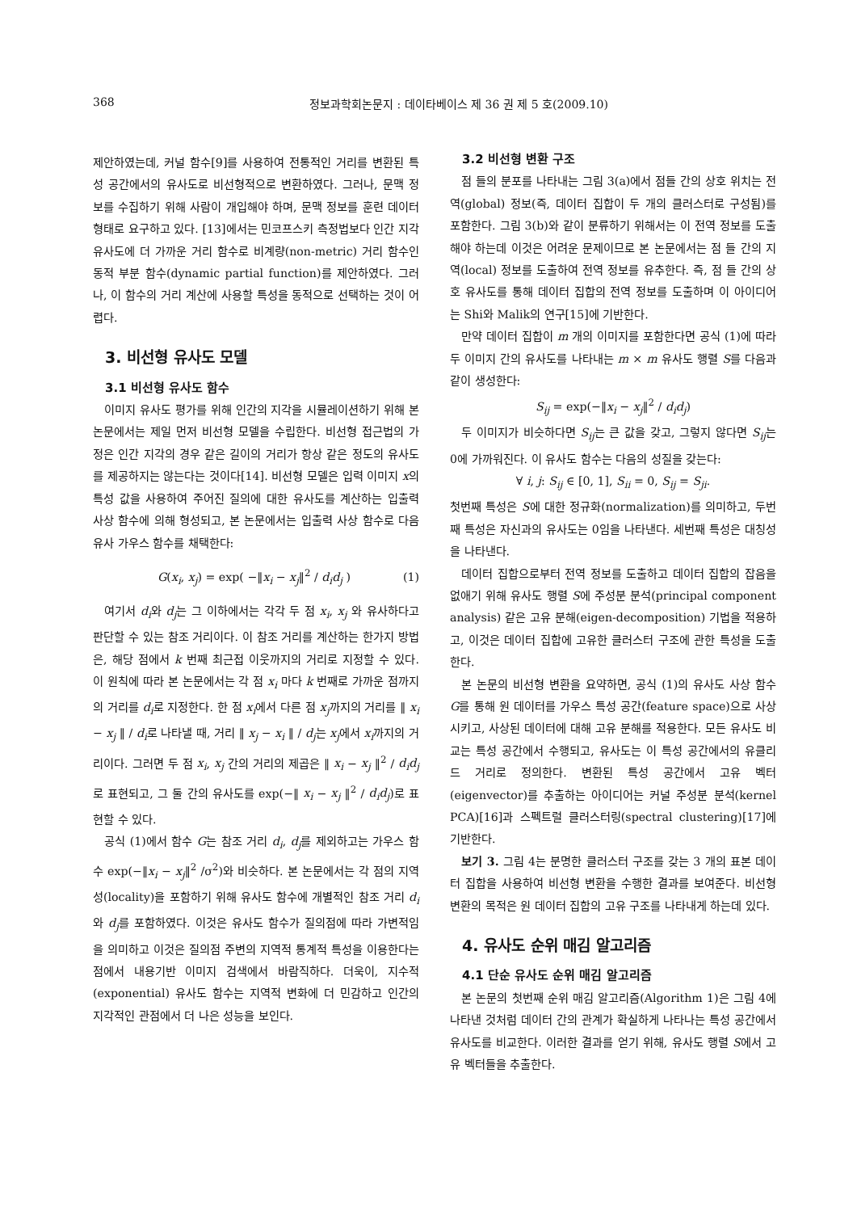368 정보과학회논문지 : 데이타베이스 제 36 권 제 5 호(2009.10)
제안하였는데, 커널 함수[9]를 사용하여 전통적인 거리를 변환된 특성 공간에서의 유사도로 비선형적으로 변환하였다. 그러나, 문맥 정보를 수집하기 위해 사람이 개입해야 하며, 문맥 정보를 훈련 데이터 형태로 요구하고 있다. [13]에서는 민코프스키 측정법보다 인간 지각 유사도에 더 가까운 거리 함수로 비계량(non-metric) 거리 함수인 동적 부분 함수(dynamic partial function)를 제안하였다. 그러나, 이 함수의 거리 계산에 사용할 특성을 동적으로 선택하는 것이 어렵다.
3. 비선형 유사도 모델
3.1 비선형 유사도 함수
이미지 유사도 평가를 위해 인간의 지각을 시뮬레이션하기 위해 본 논문에서는 제일 먼저 비선형 모델을 수립한다. 비선형 접근법의 가정은 인간 지각의 경우 같은 길이의 거리가 항상 같은 정도의 유사도를 제공하지는 않는다는 것이다[14]. 비선형 모델은 입력 이미지 x의 특성 값을 사용하여 주어진 질의에 대한 유사도를 계산하는 입출력 사상 함수에 의해 형성되고, 본 논문에서는 입출력 사상 함수로 다음 유사 가우스 함수를 채택한다:
G(x<sub>i</sub>, x<sub>j</sub>) = exp( −‖x<sub>i</sub> − x<sub>j</sub>‖<sup>2</sup> / d<sub>i</sub>d<sub>j</sub> ) (1)
여기서 d<sub>i</sub>와 d<sub>j</sub>는 그 이하에서는 각각 두 점 x<sub>i</sub>, x<sub>j</sub> 와 유사하다고 판단할 수 있는 참조 거리이다. 이 참조 거리를 계산하는 한가지 방법은, 해당 점에서 k 번째 최근접 이웃까지의 거리로 지정할 수 있다. 이 원칙에 따라 본 논문에서는 각 점 x<sub>i</sub> 마다 k 번째로 가까운 점까지의 거리를 d<sub>i</sub>로 지정한다. 한 점 x<sub>i</sub>에서 다른 점 x<sub>j</sub>까지의 거리를 ‖ x<sub>i</sub> − x<sub>j</sub> ‖ / d<sub>i</sub>로 나타낼 때, 거리 ‖ x<sub>j</sub> − x<sub>i</sub> ‖ / d<sub>j</sub>는 x<sub>j</sub>에서 x<sub>i</sub>까지의 거리이다. 그러면 두 점 x<sub>i</sub>, x<sub>j</sub> 간의 거리의 제곱은 ‖ x<sub>i</sub> − x<sub>j</sub> ‖<sup>2</sup> / d<sub>i</sub>d<sub>j</sub>로 표현되고, 그 둘 간의 유사도를 exp(−‖ x<sub>i</sub> − x<sub>j</sub> ‖<sup>2</sup> / d<sub>i</sub>d<sub>j</sub>)로 표현할 수 있다.
공식 (1)에서 함수 G는 참조 거리 d<sub>i</sub>, d<sub>j</sub>를 제외하고는 가우스 함수 exp(−‖x<sub>i</sub> − x<sub>j</sub>‖<sup>2</sup> /σ<sup>2</sup>)와 비슷하다. 본 논문에서는 각 점의 지역성(locality)을 포함하기 위해 유사도 함수에 개별적인 참조 거리 d<sub>i</sub>와 d<sub>j</sub>를 포함하였다. 이것은 유사도 함수가 질의점에 따라 가변적임을 의미하고 이것은 질의점 주변의 지역적 통계적 특성을 이용한다는 점에서 내용기반 이미지 검색에서 바람직하다. 더욱이, 지수적(exponential) 유사도 함수는 지역적 변화에 더 민감하고 인간의 지각적인 관점에서 더 나은 성능을 보인다.
3.2 비선형 변환 구조
점 들의 분포를 나타내는 그림 3(a)에서 점들 간의 상호 위치는 전역(global) 정보(즉, 데이터 집합이 두 개의 클러스터로 구성됨)를 포함한다. 그림 3(b)와 같이 분류하기 위해서는 이 전역 정보를 도출해야 하는데 이것은 어려운 문제이므로 본 논문에서는 점 들 간의 지역(local) 정보를 도출하여 전역 정보를 유추한다. 즉, 점 들 간의 상호 유사도를 통해 데이터 집합의 전역 정보를 도출하며 이 아이디어는 Shi와 Malik의 연구[15]에 기반한다.
만약 데이터 집합이 m 개의 이미지를 포함한다면 공식 (1)에 따라 두 이미지 간의 유사도를 나타내는 m × m 유사도 행렬 S를 다음과 같이 생성한다:
S<sub>ij</sub> = exp(−‖x<sub>i</sub> − x<sub>j</sub>‖<sup>2</sup> / d<sub>i</sub>d<sub>j</sub>)
두 이미지가 비슷하다면 S<sub>ij</sub>는 큰 값을 갖고, 그렇지 않다면 S<sub>ij</sub>는 0에 가까워진다. 이 유사도 함수는 다음의 성질을 갖는다:
∀ i, j: S<sub>ij</sub> ∈ [0, 1], S<sub>ii</sub> = 0, S<sub>ij</sub> = S<sub>ji</sub>.
첫번째 특성은 S에 대한 정규화(normalization)를 의미하고, 두번째 특성은 자신과의 유사도는 0임을 나타낸다. 세번째 특성은 대칭성을 나타낸다.
데이터 집합으로부터 전역 정보를 도출하고 데이터 집합의 잡음을 없애기 위해 유사도 행렬 S에 주성분 분석(principal component analysis) 같은 고유 분해(eigen-decomposition) 기법을 적용하고, 이것은 데이터 집합에 고유한 클러스터 구조에 관한 특성을 도출한다.
본 논문의 비선형 변환을 요약하면, 공식 (1)의 유사도 사상 함수 G를 통해 원 데이터를 가우스 특성 공간(feature space)으로 사상시키고, 사상된 데이터에 대해 고유 분해를 적용한다. 모든 유사도 비교는 특성 공간에서 수행되고, 유사도는 이 특성 공간에서의 유클리드 거리로 정의한다. 변환된 특성 공간에서 고유 벡터(eigenvector)를 추출하는 아이디어는 커널 주성분 분석(kernel PCA)[16]과 스펙트럴 클러스터링(spectral clustering)[17]에 기반한다.
보기 3. 그림 4는 분명한 클러스터 구조를 갖는 3 개의 표본 데이터 집합을 사용하여 비선형 변환을 수행한 결과를 보여준다. 비선형 변환의 목적은 원 데이터 집합의 고유 구조를 나타내게 하는데 있다.
4. 유사도 순위 매김 알고리즘
4.1 단순 유사도 순위 매김 알고리즘
본 논문의 첫번째 순위 매김 알고리즘(Algorithm 1)은 그림 4에 나타낸 것처럼 데이터 간의 관계가 확실하게 나타나는 특성 공간에서 유사도를 비교한다. 이러한 결과를 얻기 위해, 유사도 행렬 S에서 고유 벡터들을 추출한다.